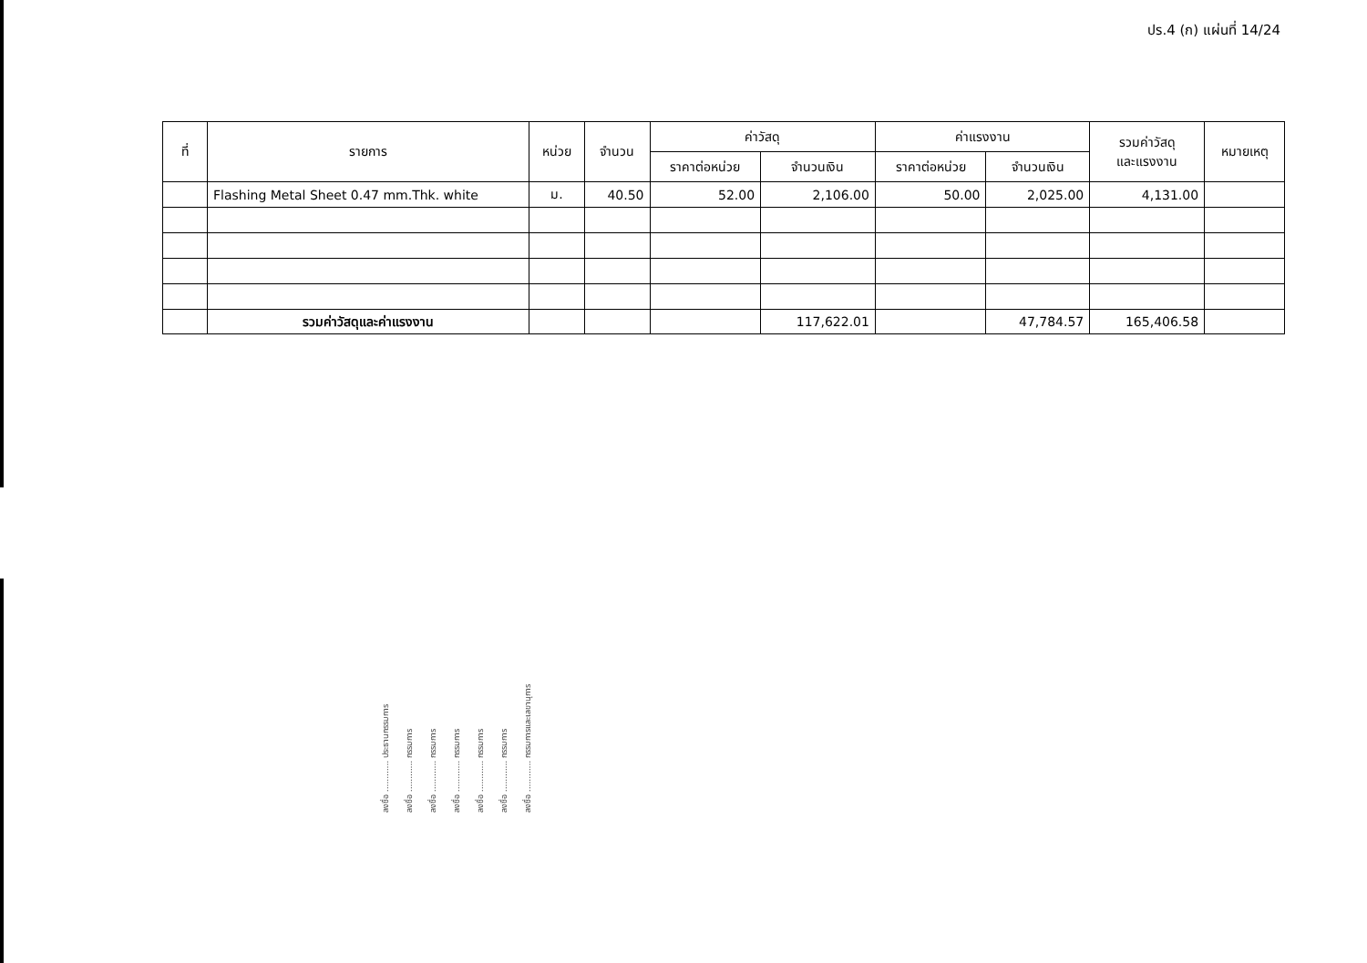ปร.4 (ก) แผ่นที่ 14/24
| ที่ | รายการ | หน่วย | จำนวน | ค่าวัสดุ | | ค่าแรงงาน | | รวมค่าวัสดุ และแรงงาน | หมายเหตุ |
| --- | --- | --- | --- | --- | --- | --- | --- | --- | --- |
| | | | | ราคาต่อหน่วย | จำนวนเงิน | ราคาต่อหน่วย | จำนวนเงิน | | |
| | Flashing Metal Sheet 0.47 mm.Thk. white | ม. | 40.50 | 52.00 | 2,106.00 | 50.00 | 2,025.00 | 4,131.00 | |
| | รวมค่าวัสดุและค่าแรงงาน | | | | 117,622.01 | | 47,784.57 | 165,406.58 | |
ลงชื่อ ............ ประธานกรรมการ
ลงชื่อ ............ กรรมการ
ลงชื่อ ............ กรรมการ
ลงชื่อ ............ กรรมการ
ลงชื่อ ............ กรรมการ
ลงชื่อ ............ กรรมการ
ลงชื่อ ............ กรรมการและเลขานุการ